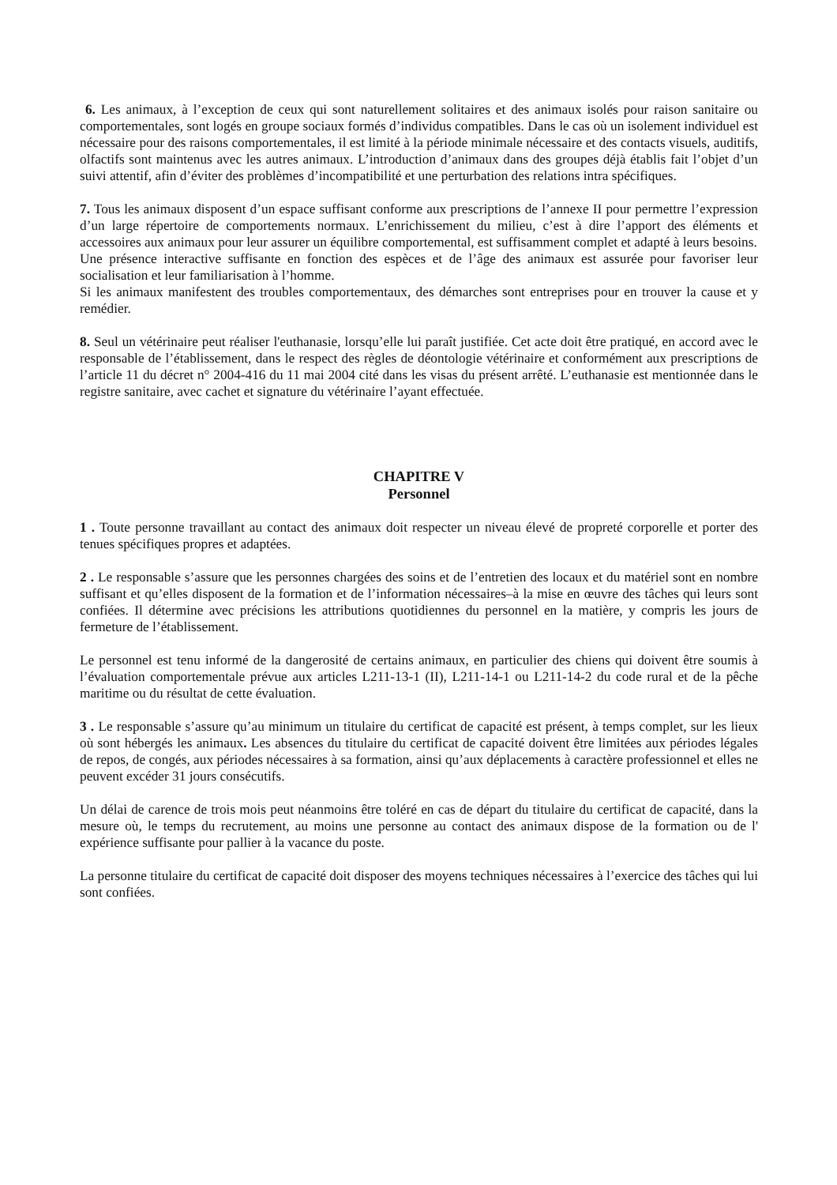6. Les animaux, à l’exception de ceux qui sont naturellement solitaires et des animaux isolés pour raison sanitaire ou comportementales, sont logés en groupe sociaux formés d’individus compatibles. Dans le cas où un isolement individuel est nécessaire pour des raisons comportementales, il est limité à la période minimale nécessaire et des contacts visuels, auditifs, olfactifs sont maintenus avec les autres animaux. L’introduction d’animaux dans des groupes déjà établis fait l’objet d’un suivi attentif, afin d’éviter des problèmes d’incompatibilité et une perturbation des relations intra spécifiques.
7. Tous les animaux disposent d’un espace suffisant conforme aux prescriptions de l’annexe II pour permettre l’expression d’un large répertoire de comportements normaux. L’enrichissement du milieu, c’est à dire l’apport des éléments et accessoires aux animaux pour leur assurer un équilibre comportemental, est suffisamment complet et adapté à leurs besoins.
Une présence interactive suffisante en fonction des espèces et de l’âge des animaux est assurée pour favoriser leur socialisation et leur familiarisation à l’homme.
Si les animaux manifestent des troubles comportementaux, des démarches sont entreprises pour en trouver la cause et y remédier.
8. Seul un vétérinaire peut réaliser l'euthanasie, lorsqu’elle lui paraît justifiée. Cet acte doit être pratiqué, en accord avec le responsable de l’établissement, dans le respect des règles de déontologie vétérinaire et conformément aux prescriptions de l’article 11 du décret n° 2004-416 du 11 mai 2004 cité dans les visas du présent arrêté. L’euthanasie est mentionnée dans le registre sanitaire, avec cachet et signature du vétérinaire l’ayant effectuée.
CHAPITRE V
Personnel
1 . Toute personne travaillant au contact des animaux doit respecter un niveau élevé de propreté corporelle et porter des tenues spécifiques propres et adaptées.
2 . Le responsable s’assure que les personnes chargées des soins et de l’entretien des locaux et du matériel sont en nombre suffisant et qu’elles disposent de la formation et de l’information nécessaires–à la mise en œuvre des tâches qui leurs sont confiées. Il détermine avec précisions les attributions quotidiennes du personnel en la matière, y compris les jours de fermeture de l’établissement.
Le personnel est tenu informé de la dangerosité de certains animaux, en particulier des chiens qui doivent être soumis à l’évaluation comportementale prévue aux articles L211-13-1 (II), L211-14-1 ou L211-14-2 du code rural et de la pêche maritime ou du résultat de cette évaluation.
3 . Le responsable s’assure qu’au minimum un titulaire du certificat de capacité est présent, à temps complet, sur les lieux où sont hébergés les animaux. Les absences du titulaire du certificat de capacité doivent être limitées aux périodes légales de repos, de congés, aux périodes nécessaires à sa formation, ainsi qu’aux déplacements à caractère professionnel et elles ne peuvent excéder 31 jours consécutifs.
Un délai de carence de trois mois peut néanmoins être toléré en cas de départ du titulaire du certificat de capacité, dans la mesure où, le temps du recrutement, au moins une personne au contact des animaux dispose de la formation ou de l' expérience suffisante pour pallier à la vacance du poste.
La personne titulaire du certificat de capacité doit disposer des moyens techniques nécessaires à l’exercice des tâches qui lui sont confiées.